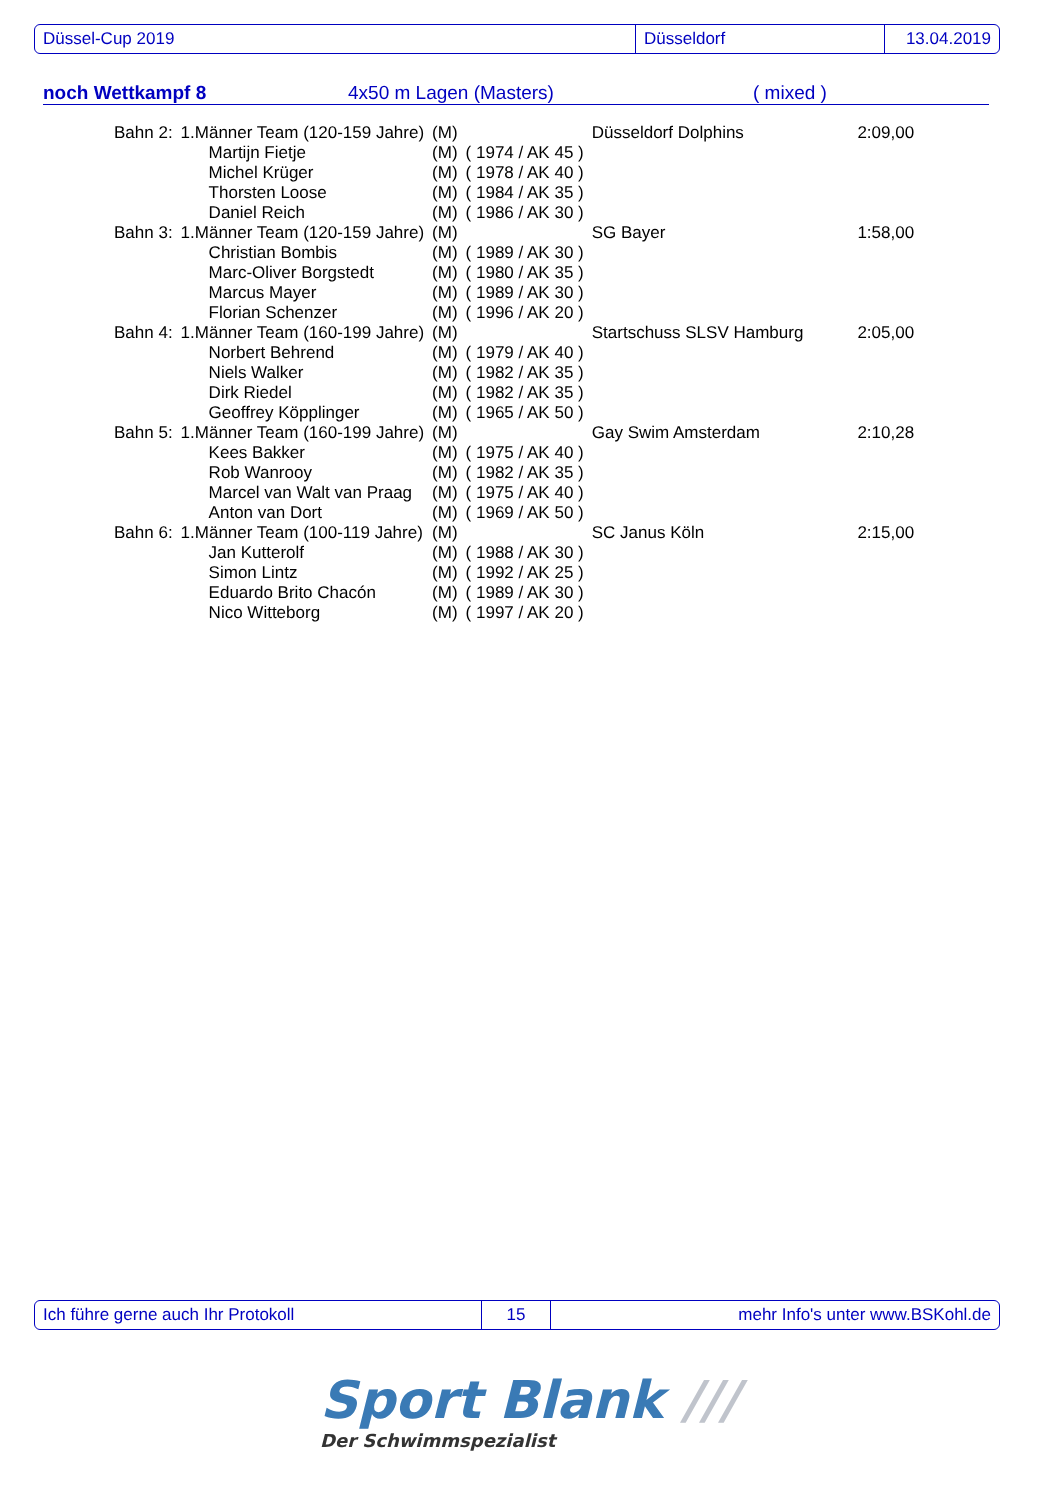Düssel-Cup 2019 Düsseldorf 13.04.2019
noch Wettkampf 8 4x50 m Lagen (Masters) ( mixed )
| Bahn 2: | 1.Männer Team (120-159 Jahre) | | (M) | | Düsseldorf Dolphins | 2:09,00 |
| | | Martijn Fietje | (M) | ( 1974 / AK 45 ) | | |
| | | Michel Krüger | (M) | ( 1978 / AK 40 ) | | |
| | | Thorsten Loose | (M) | ( 1984 / AK 35 ) | | |
| | | Daniel Reich | (M) | ( 1986 / AK 30 ) | | |
| Bahn 3: | 1.Männer Team (120-159 Jahre) | | (M) | | SG Bayer | 1:58,00 |
| | | Christian Bombis | (M) | ( 1989 / AK 30 ) | | |
| | | Marc-Oliver Borgstedt | (M) | ( 1980 / AK 35 ) | | |
| | | Marcus Mayer | (M) | ( 1989 / AK 30 ) | | |
| | | Florian Schenzer | (M) | ( 1996 / AK 20 ) | | |
| Bahn 4: | 1.Männer Team (160-199 Jahre) | | (M) | | Startschuss SLSV Hamburg | 2:05,00 |
| | | Norbert Behrend | (M) | ( 1979 / AK 40 ) | | |
| | | Niels Walker | (M) | ( 1982 / AK 35 ) | | |
| | | Dirk Riedel | (M) | ( 1982 / AK 35 ) | | |
| | | Geoffrey Köpplinger | (M) | ( 1965 / AK 50 ) | | |
| Bahn 5: | 1.Männer Team (160-199 Jahre) | | (M) | | Gay Swim Amsterdam | 2:10,28 |
| | | Kees Bakker | (M) | ( 1975 / AK 40 ) | | |
| | | Rob Wanrooy | (M) | ( 1982 / AK 35 ) | | |
| | | Marcel van Walt van Praag | (M) | ( 1975 / AK 40 ) | | |
| | | Anton van Dort | (M) | ( 1969 / AK 50 ) | | |
| Bahn 6: | 1.Männer Team (100-119 Jahre) | | (M) | | SC Janus Köln | 2:15,00 |
| | | Jan Kutterolf | (M) | ( 1988 / AK 30 ) | | |
| | | Simon Lintz | (M) | ( 1992 / AK 25 ) | | |
| | | Eduardo Brito Chacón | (M) | ( 1989 / AK 30 ) | | |
| | | Nico Witteborg | (M) | ( 1997 / AK 20 ) | | |
Ich führe gerne auch Ihr Protokoll 15 mehr Info's unter www.BSKohl.de
Sport Blank ///
Der Schwimmspezialist